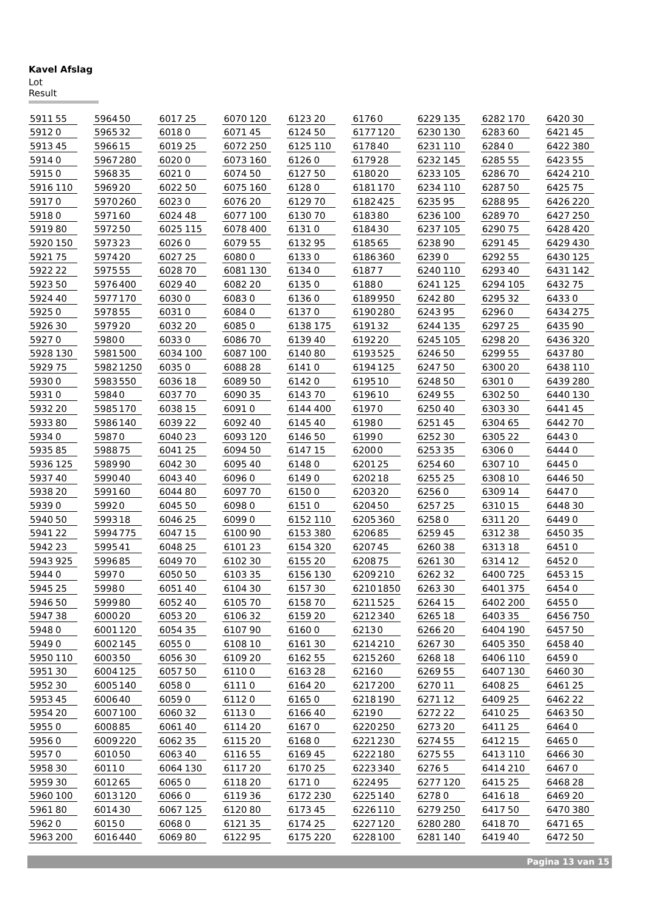Kavel Afslag
Lot Result
| 5911 | 55 |
| 5912 | 0 |
| 5913 | 45 |
| 5914 | 0 |
| 5915 | 0 |
| 5916 | 110 |
| 5917 | 0 |
| 5918 | 0 |
| 5919 | 80 |
| 5920 | 150 |
| 5921 | 75 |
| 5922 | 22 |
| 5923 | 50 |
| 5924 | 40 |
| 5925 | 0 |
| 5926 | 30 |
| 5927 | 0 |
| 5928 | 130 |
| 5929 | 75 |
| 5930 | 0 |
| 5931 | 0 |
| 5932 | 20 |
| 5933 | 80 |
| 5934 | 0 |
| 5935 | 85 |
| 5936 | 125 |
| 5937 | 40 |
| 5938 | 20 |
| 5939 | 0 |
| 5940 | 50 |
| 5941 | 22 |
| 5942 | 23 |
| 5943 | 925 |
| 5944 | 0 |
| 5945 | 25 |
| 5946 | 50 |
| 5947 | 38 |
| 5948 | 0 |
| 5949 | 0 |
| 5950 | 110 |
| 5951 | 30 |
| 5952 | 30 |
| 5953 | 45 |
| 5954 | 20 |
| 5955 | 0 |
| 5956 | 0 |
| 5957 | 0 |
| 5958 | 30 |
| 5959 | 30 |
| 5960 | 100 |
| 5961 | 80 |
| 5962 | 0 |
| 5963 | 200 |
| 5964 | 50 |
| 5965 | 32 |
| 5966 | 15 |
| 5967 | 280 |
| 5968 | 35 |
| 5969 | 20 |
| 5970 | 260 |
| 5971 | 60 |
| 5972 | 50 |
| 5973 | 23 |
| 5974 | 20 |
| 5975 | 55 |
| 5976 | 400 |
| 5977 | 170 |
| 5978 | 55 |
| 5979 | 20 |
| 5980 | 0 |
| 5981 | 500 |
| 5982 | 1250 |
| 5983 | 550 |
| 5984 | 0 |
| 5985 | 170 |
| 5986 | 140 |
| 5987 | 0 |
| 5988 | 75 |
| 5989 | 90 |
| 5990 | 40 |
| 5991 | 60 |
| 5992 | 0 |
| 5993 | 18 |
| 5994 | 775 |
| 5995 | 41 |
| 5996 | 85 |
| 5997 | 0 |
| 5998 | 0 |
| 5999 | 80 |
| 6000 | 20 |
| 6001 | 120 |
| 6002 | 145 |
| 6003 | 50 |
| 6004 | 125 |
| 6005 | 140 |
| 6006 | 40 |
| 6007 | 100 |
| 6008 | 85 |
| 6009 | 220 |
| 6010 | 50 |
| 6011 | 0 |
| 6012 | 65 |
| 6013 | 120 |
| 6014 | 30 |
| 6015 | 0 |
| 6016 | 440 |
| 6017 | 25 |
| 6018 | 0 |
| 6019 | 25 |
| 6020 | 0 |
| 6021 | 0 |
| 6022 | 50 |
| 6023 | 0 |
| 6024 | 48 |
| 6025 | 115 |
| 6026 | 0 |
| 6027 | 25 |
| 6028 | 70 |
| 6029 | 40 |
| 6030 | 0 |
| 6031 | 0 |
| 6032 | 20 |
| 6033 | 0 |
| 6034 | 100 |
| 6035 | 0 |
| 6036 | 18 |
| 6037 | 70 |
| 6038 | 15 |
| 6039 | 22 |
| 6040 | 23 |
| 6041 | 25 |
| 6042 | 30 |
| 6043 | 40 |
| 6044 | 80 |
| 6045 | 50 |
| 6046 | 25 |
| 6047 | 15 |
| 6048 | 25 |
| 6049 | 70 |
| 6050 | 50 |
| 6051 | 40 |
| 6052 | 40 |
| 6053 | 20 |
| 6054 | 35 |
| 6055 | 0 |
| 6056 | 30 |
| 6057 | 50 |
| 6058 | 0 |
| 6059 | 0 |
| 6060 | 32 |
| 6061 | 40 |
| 6062 | 35 |
| 6063 | 40 |
| 6064 | 130 |
| 6065 | 0 |
| 6066 | 0 |
| 6067 | 125 |
| 6068 | 0 |
| 6069 | 80 |
| 6070 | 120 |
| 6071 | 45 |
| 6072 | 250 |
| 6073 | 160 |
| 6074 | 50 |
| 6075 | 160 |
| 6076 | 20 |
| 6077 | 100 |
| 6078 | 400 |
| 6079 | 55 |
| 6080 | 0 |
| 6081 | 130 |
| 6082 | 20 |
| 6083 | 0 |
| 6084 | 0 |
| 6085 | 0 |
| 6086 | 70 |
| 6087 | 100 |
| 6088 | 28 |
| 6089 | 50 |
| 6090 | 35 |
| 6091 | 0 |
| 6092 | 40 |
| 6093 | 120 |
| 6094 | 50 |
| 6095 | 40 |
| 6096 | 0 |
| 6097 | 70 |
| 6098 | 0 |
| 6099 | 0 |
| 6100 | 90 |
| 6101 | 23 |
| 6102 | 30 |
| 6103 | 35 |
| 6104 | 30 |
| 6105 | 70 |
| 6106 | 32 |
| 6107 | 90 |
| 6108 | 10 |
| 6109 | 20 |
| 6110 | 0 |
| 6111 | 0 |
| 6112 | 0 |
| 6113 | 0 |
| 6114 | 20 |
| 6115 | 20 |
| 6116 | 55 |
| 6117 | 20 |
| 6118 | 20 |
| 6119 | 36 |
| 6120 | 80 |
| 6121 | 35 |
| 6122 | 95 |
| 6123 | 20 |
| 6124 | 50 |
| 6125 | 110 |
| 6126 | 0 |
| 6127 | 50 |
| 6128 | 0 |
| 6129 | 70 |
| 6130 | 70 |
| 6131 | 0 |
| 6132 | 95 |
| 6133 | 0 |
| 6134 | 0 |
| 6135 | 0 |
| 6136 | 0 |
| 6137 | 0 |
| 6138 | 175 |
| 6139 | 40 |
| 6140 | 80 |
| 6141 | 0 |
| 6142 | 0 |
| 6143 | 70 |
| 6144 | 400 |
| 6145 | 40 |
| 6146 | 50 |
| 6147 | 15 |
| 6148 | 0 |
| 6149 | 0 |
| 6150 | 0 |
| 6151 | 0 |
| 6152 | 110 |
| 6153 | 380 |
| 6154 | 320 |
| 6155 | 20 |
| 6156 | 130 |
| 6157 | 30 |
| 6158 | 70 |
| 6159 | 20 |
| 6160 | 0 |
| 6161 | 30 |
| 6162 | 55 |
| 6163 | 28 |
| 6164 | 20 |
| 6165 | 0 |
| 6166 | 40 |
| 6167 | 0 |
| 6168 | 0 |
| 6169 | 45 |
| 6170 | 25 |
| 6171 | 0 |
| 6172 | 230 |
| 6173 | 45 |
| 6174 | 25 |
| 6175 | 220 |
| 6176 | 0 |
| 6177 | 120 |
| 6178 | 40 |
| 6179 | 28 |
| 6180 | 20 |
| 6181 | 170 |
| 6182 | 425 |
| 6183 | 80 |
| 6184 | 30 |
| 6185 | 65 |
| 6186 | 360 |
| 6187 | 7 |
| 6188 | 0 |
| 6189 | 950 |
| 6190 | 280 |
| 6191 | 32 |
| 6192 | 20 |
| 6193 | 525 |
| 6194 | 125 |
| 6195 | 10 |
| 6196 | 10 |
| 6197 | 0 |
| 6198 | 0 |
| 6199 | 0 |
| 6200 | 0 |
| 6201 | 25 |
| 6202 | 18 |
| 6203 | 20 |
| 6204 | 50 |
| 6205 | 360 |
| 6206 | 85 |
| 6207 | 45 |
| 6208 | 75 |
| 6209 | 210 |
| 6210 | 1850 |
| 6211 | 525 |
| 6212 | 340 |
| 6213 | 0 |
| 6214 | 210 |
| 6215 | 260 |
| 6216 | 0 |
| 6217 | 200 |
| 6218 | 190 |
| 6219 | 0 |
| 6220 | 250 |
| 6221 | 230 |
| 6222 | 180 |
| 6223 | 340 |
| 6224 | 95 |
| 6225 | 140 |
| 6226 | 110 |
| 6227 | 120 |
| 6228 | 100 |
| 6229 | 135 |
| 6230 | 130 |
| 6231 | 110 |
| 6232 | 145 |
| 6233 | 105 |
| 6234 | 110 |
| 6235 | 95 |
| 6236 | 100 |
| 6237 | 105 |
| 6238 | 90 |
| 6239 | 0 |
| 6240 | 110 |
| 6241 | 125 |
| 6242 | 80 |
| 6243 | 95 |
| 6244 | 135 |
| 6245 | 105 |
| 6246 | 50 |
| 6247 | 50 |
| 6248 | 50 |
| 6249 | 55 |
| 6250 | 40 |
| 6251 | 45 |
| 6252 | 30 |
| 6253 | 35 |
| 6254 | 60 |
| 6255 | 25 |
| 6256 | 0 |
| 6257 | 25 |
| 6258 | 0 |
| 6259 | 45 |
| 6260 | 38 |
| 6261 | 30 |
| 6262 | 32 |
| 6263 | 30 |
| 6264 | 15 |
| 6265 | 18 |
| 6266 | 20 |
| 6267 | 30 |
| 6268 | 18 |
| 6269 | 55 |
| 6270 | 11 |
| 6271 | 12 |
| 6272 | 22 |
| 6273 | 20 |
| 6274 | 55 |
| 6275 | 55 |
| 6276 | 5 |
| 6277 | 120 |
| 6278 | 0 |
| 6279 | 250 |
| 6280 | 280 |
| 6281 | 140 |
| 6282 | 170 |
| 6283 | 60 |
| 6284 | 0 |
| 6285 | 55 |
| 6286 | 70 |
| 6287 | 50 |
| 6288 | 95 |
| 6289 | 70 |
| 6290 | 75 |
| 6291 | 45 |
| 6292 | 55 |
| 6293 | 40 |
| 6294 | 105 |
| 6295 | 32 |
| 6296 | 0 |
| 6297 | 25 |
| 6298 | 20 |
| 6299 | 55 |
| 6300 | 20 |
| 6301 | 0 |
| 6302 | 50 |
| 6303 | 30 |
| 6304 | 65 |
| 6305 | 22 |
| 6306 | 0 |
| 6307 | 10 |
| 6308 | 10 |
| 6309 | 14 |
| 6310 | 15 |
| 6311 | 20 |
| 6312 | 38 |
| 6313 | 18 |
| 6314 | 12 |
| 6400 | 725 |
| 6401 | 375 |
| 6402 | 200 |
| 6403 | 35 |
| 6404 | 190 |
| 6405 | 350 |
| 6406 | 110 |
| 6407 | 130 |
| 6408 | 25 |
| 6409 | 25 |
| 6410 | 25 |
| 6411 | 25 |
| 6412 | 15 |
| 6413 | 110 |
| 6414 | 210 |
| 6415 | 25 |
| 6416 | 18 |
| 6417 | 50 |
| 6418 | 70 |
| 6419 | 40 |
| 6420 | 30 |
| 6421 | 45 |
| 6422 | 380 |
| 6423 | 55 |
| 6424 | 210 |
| 6425 | 75 |
| 6426 | 220 |
| 6427 | 250 |
| 6428 | 420 |
| 6429 | 430 |
| 6430 | 125 |
| 6431 | 142 |
| 6432 | 75 |
| 6433 | 0 |
| 6434 | 275 |
| 6435 | 90 |
| 6436 | 320 |
| 6437 | 80 |
| 6438 | 110 |
| 6439 | 280 |
| 6440 | 130 |
| 6441 | 45 |
| 6442 | 70 |
| 6443 | 0 |
| 6444 | 0 |
| 6445 | 0 |
| 6446 | 50 |
| 6447 | 0 |
| 6448 | 30 |
| 6449 | 0 |
| 6450 | 35 |
| 6451 | 0 |
| 6452 | 0 |
| 6453 | 15 |
| 6454 | 0 |
| 6455 | 0 |
| 6456 | 750 |
| 6457 | 50 |
| 6458 | 40 |
| 6459 | 0 |
| 6460 | 30 |
| 6461 | 25 |
| 6462 | 22 |
| 6463 | 50 |
| 6464 | 0 |
| 6465 | 0 |
| 6466 | 30 |
| 6467 | 0 |
| 6468 | 28 |
| 6469 | 20 |
| 6470 | 380 |
| 6471 | 65 |
| 6472 | 50 |
Pagina 13 van 15